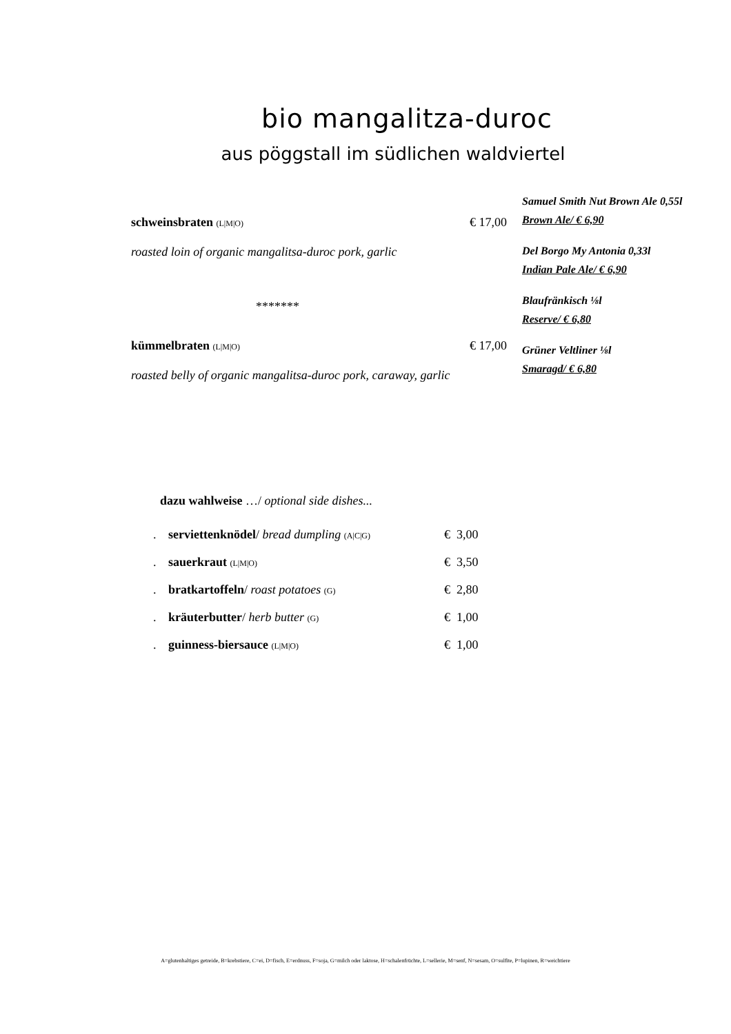bio mangalitza-duroc
aus pöggstall im südlichen waldviertel
schweinsbraten (L|M|O) € 17,00
roasted loin of organic mangalitsa-duroc pork, garlic
*******
kümmelbraten (L|M|O) € 17,00
roasted belly of organic mangalitsa-duroc pork, caraway, garlic
Samuel Smith Nut Brown Ale 0,55l
Brown Ale/ € 6,90
Del Borgo My Antonia 0,33l
Indian Pale Ale/ € 6,90
Blaufränkisch ⅛l
Reserve/ € 6,80
Grüner Veltliner ⅛l
Smaragd/ € 6,80
dazu wahlweise …/ optional side dishes...
| . | serviettenknödel / bread dumpling (A/C/G) | € 3,00 |
| . | sauerkraut (L/M/O) | € 3,50 |
| . | bratkartoffeln / roast potatoes (G) | € 2,80 |
| . | kräuterbutter / herb butter (G) | € 1,00 |
| . | guinness-biersauce (L/M/O) | € 1,00 |
A=glutenhaltiges getreide, B=krebstiere, C=ei, D=fisch, E=erdnuss, F=soja, G=milch oder laktose, H=schalenfrüchte, L=sellerie, M=senf, N=sesam, O=sulfite, P=lupinen, R=weichtiere